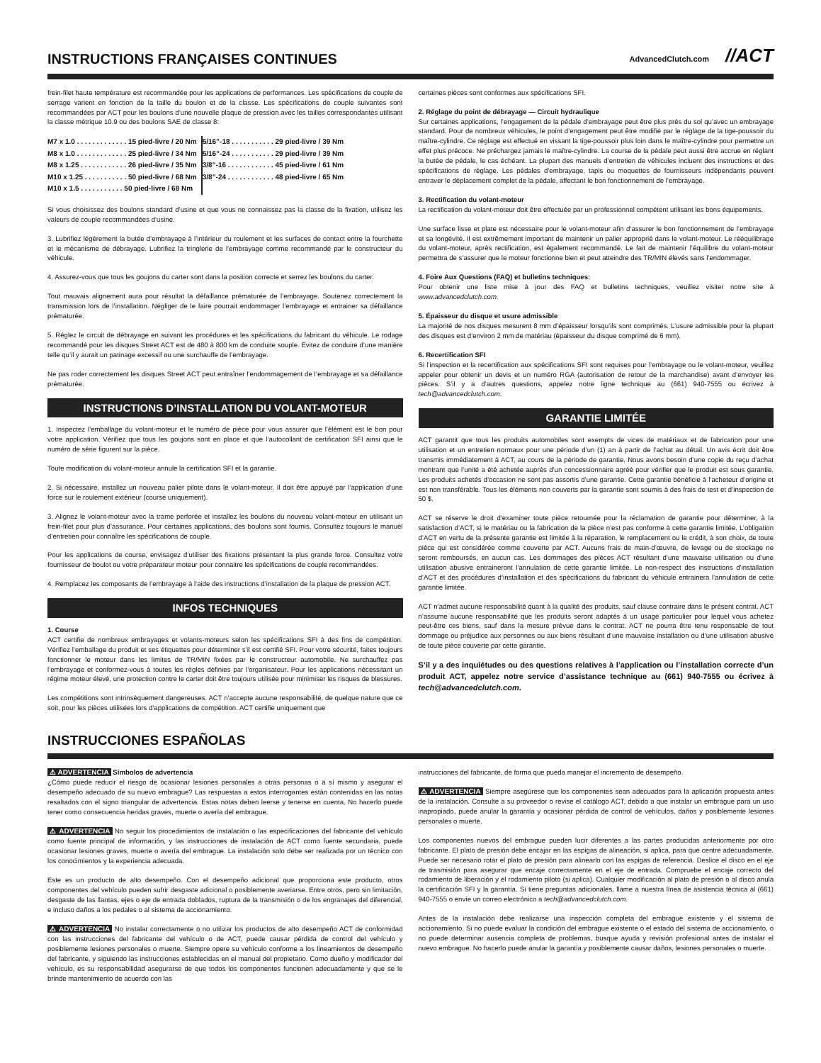INSTRUCTIONS FRANÇAISES CONTINUES
AdvancedClutch.com //ACT
frein-filet haute température est recommandée pour les applications de performances. Les spécifications de couple de serrage varient en fonction de la taille du boulon et de la classe. Les spécifications de couple suivantes sont recommandées par ACT pour les boulons d’une nouvelle plaque de pression avec les tailles correspondantes utilisant la classe métrique 10.9 ou des boulons SAE de classe 8:
| M7 x 1.0 . . . . . . . . . . . . . 15 pied-livre / 20 Nm | 5/16”-18 . . . . . . . . . . . 29 pied-livre / 39 Nm |
| M8 x 1.0 . . . . . . . . . . . . . 25 pied-livre / 34 Nm | 5/16”-24 . . . . . . . . . . . 29 pied-livre / 39 Nm |
| M8 x 1.25 . . . . . . . . . . . . 26 pied-livre / 35 Nm | 3/8”-16 . . . . . . . . . . . . 45 pied-livre / 61 Nm |
| M10 x 1.25 . . . . . . . . . . . 50 pied-livre / 68 Nm | 3/8”-24 . . . . . . . . . . . . 48 pied-livre / 65 Nm |
| M10 x 1.5 . . . . . . . . . . . 50 pied-livre / 68 Nm | |
Si vous choisissez des boulons standard d’usine et que vous ne connaissez pas la classe de la fixation, utilisez les valeurs de couple recommandées d’usine.
3. Lubrifiez légèrement la butée d’embrayage à l’intérieur du roulement et les surfaces de contact entre la fourchette et le mécanisme de débrayage. Lubrifiez la tringlerie de l’embrayage comme recommandé par le constructeur du véhicule.
4. Assurez-vous que tous les goujons du carter sont dans la position correcte et serrez les boulons du carter.
Tout mauvais alignement aura pour résultat la défaillance prématurée de l’embrayage. Soutenez correctement la transmission lors de l’installation. Négliger de le faire pourrait endommager l’embrayage et entrainer sa défaillance prématurée.
5. Réglez le circuit de débrayage en suivant les procédures et les spécifications du fabricant du véhicule. Le rodage recommandé pour les disques Street ACT est de 480 à 800 km de conduite souple. Évitez de conduire d’une manière telle qu’il y aurait un patinage excessif ou une surchauffe de l’embrayage.
Ne pas roder correctement les disques Street ACT peut entraîner l’endommagement de l’embrayage et sa défaillance prématurée.
INSTRUCTIONS D’INSTALLATION DU VOLANT-MOTEUR
1. Inspectez l’emballage du volant-moteur et le numéro de pièce pour vous assurer que l’élément est le bon pour votre application. Vérifiez que tous les goujons sont en place et que l’autocollant de certification SFI ainsi que le numéro de série figurent sur la pièce.
Toute modification du volant-moteur annule la certification SFI et la garantie.
2. Si nécessaire, installez un nouveau palier pilote dans le volant-moteur. Il doit être appuyé par l’application d’une force sur le roulement extérieur (course uniquement).
3. Alignez le volant-moteur avec la trame perforée et installez les boulons du nouveau volant-moteur en utilisant un frein-filet pour plus d’assurance. Pour certaines applications, des boulons sont fournis. Consultez toujours le manuel d’entretien pour connaître les spécifications de couple.
Pour les applications de course, envisagez d’utiliser des fixations présentant la plus grande force. Consultez votre fournisseur de boulot ou votre préparateur moteur pour connaitre les spécifications de couple recommandées.
4. Remplacez les composants de l’embrayage à l’aide des instructions d’installation de la plaque de pression ACT.
INFOS TECHNIQUES
1. Course
ACT certifie de nombreux embrayages et volants-moteurs selon les spécifications SFI à des fins de compétition. Vérifiez l’emballage du produit et ses étiquettes pour déterminer s’il est certifié SFI. Pour votre sécurité, faites toujours fonctionner le moteur dans les limites de TR/MIN fixées par le constructeur automobile. Ne surchauffez pas l’embrayage et conformez-vous à toutes les règles définies par l’organisateur. Pour les applications nécessitant un régime moteur élevé, une protection contre le carter doit être toujours utilisée pour minimiser les risques de blessures.
Les compétitions sont intrinsèquement dangereuses. ACT n’accepte aucune responsabilité, de quelque nature que ce soit, pour les pièces utilisées lors d’applications de compétition. ACT certifie uniquement que
certaines pièces sont conformes aux spécifications SFI.
2. Réglage du point de débrayage — Circuit hydraulique
Sur certaines applications, l’engagement de la pédale d’embrayage peut être plus près du sol qu’avec un embrayage standard. Pour de nombreux véhicules, le point d’engagement peut être modifié par le réglage de la tige-poussoir du maître-cylindre. Ce réglage est effectué en vissant la tige-poussoir plus loin dans le maître-cylindre pour permettre un effet plus précoce. Ne préchargez jamais le maître-cylindre. La course de la pédale peut aussi être accrue en réglant la butée de pédale, le cas échéant. La plupart des manuels d’entretien de véhicules incluent des instructions et des spécifications de réglage. Les pédales d’embrayage, tapis ou moquettes de fournisseurs indépendants peuvent entraver le déplacement complet de la pédale, affectant le bon fonctionnement de l’embrayage.
3. Rectification du volant-moteur
La rectification du volant-moteur doit être effectuée par un professionnel compétent utilisant les bons équipements.
Une surface lisse et plate est nécessaire pour le volant-moteur afin d’assurer le bon fonctionnement de l’embrayage et sa longévité. Il est extrêmement important de maintenir un palier approprié dans le volant-moteur. Le rééquilibrage du volant-moteur, après rectification, est également recommandé. Le fait de maintenir l’équilibre du volant-moteur permettra de s’assurer que le moteur fonctionne bien et peut atteindre des TR/MIN élevés sans l’endommager.
4. Foire Aux Questions (FAQ) et bulletins techniques:
Pour obtenir une liste mise à jour des FAQ et bulletins techniques, veuillez visiter notre site à www.advancedclutch.com.
5. Épaisseur du disque et usure admissible
La majorité de nos disques mesurent 8 mm d’épaisseur lorsqu’ils sont comprimés. L’usure admissible pour la plupart des disques est d’environ 2 mm de matériau (épaisseur du disque comprimé de 6 mm).
6. Recertification SFI
Si l’inspection et la recertification aux spécifications SFI sont requises pour l’embrayage ou le volant-moteur, veuillez appeler pour obtenir un devis et un numéro RGA (autorisation de retour de la marchandise) avant d’envoyer les pièces. S’il y a d’autres questions, appelez notre ligne technique au (661) 940-7555 ou écrivez à tech@advancedclutch.com.
GARANTIE LIMITÉE
ACT garantit que tous les produits automobiles sont exempts de vices de matériaux et de fabrication pour une utilisation et un entretien normaux pour une période d’un (1) an à partir de l’achat au détail. Un avis écrit doit être transmis immédiatement à ACT, au cours de la période de garantie. Nous avons besoin d’une copie du reçu d’achat montrant que l’unité a été achetée auprès d’un concessionnaire agréé pour vérifier que le produit est sous garantie. Les produits achetés d’occasion ne sont pas assortis d’une garantie. Cette garantie bénéficie à l’acheteur d’origine et est non transférable. Tous les éléments non couverts par la garantie sont soumis à des frais de test et d’inspection de 50 $.
ACT se réserve le droit d’examiner toute pièce retournée pour la réclamation de garantie pour déterminer, à la satisfaction d’ACT, si le matériau ou la fabrication de la pièce n’est pas conforme à cette garantie limitée. L’obligation d’ACT en vertu de la présente garantie est limitée à la réparation, le remplacement ou le crédit, à son choix, de toute pièce qui est considérée comme couverte par ACT. Aucuns frais de main-d’œuvre, de levage ou de stockage ne seront remboursés, en aucun cas. Les dommages des pièces ACT résultant d’une mauvaise utilisation ou d’une utilisation abusive entraineront l’annulation de cette garantie limitée. Le non-respect des instructions d’installation d’ACT et des procédures d’installation et des spécifications du fabricant du véhicule entrainera l’annulation de cette garantie limitée.
ACT n’admet aucune responsabilité quant à la qualité des produits, sauf clause contraire dans le présent contrat. ACT n’assume aucune responsabilité que les produits seront adaptés à un usage particulier pour lequel vous achetez peut-être ces biens, sauf dans la mesure prévue dans le contrat. ACT ne pourra être tenu responsable de tout dommage ou préjudice aux personnes ou aux biens résultant d’une mauvaise installation ou d’une utilisation abusive de toute pièce couverte par cette garantie.
S’il y a des inquiétudes ou des questions relatives à l’application ou l’installation correcte d’un produit ACT, appelez notre service d’assistance technique au (661) 940-7555 ou écrivez à tech@advancedclutch.com.
INSTRUCCIONES ESPAÑOLAS
⚠ ADVERTENCIA Símbolos de advertencia
¿Cómo puede reducir el riesgo de ocasionar lesiones personales a otras personas o a sí mismo y asegurar el desempeño adecuado de su nuevo embrague? Las respuestas a estos interrogantes están contenidas en las notas resaltados con el signo triangular de advertencia. Estas notas deben leerse y tenerse en cuenta. No hacerlo puede tener como consecuencia heridas graves, muerte o avería del embrague.
⚠ ADVERTENCIA No seguir los procedimientos de instalación o las especificaciones del fabricante del vehículo como fuente principal de información, y las instrucciones de instalación de ACT como fuente secundaria, puede ocasionar lesiones graves, muerte o avería del embrague. La instalación solo debe ser realizada por un técnico con los conocimientos y la experiencia adecuada.
Este es un producto de alto desempeño. Con el desempeño adicional que proporciona este producto, otros componentes del vehículo pueden sufrir desgaste adicional o posiblemente averiarse. Entre otros, pero sin limitación, desgaste de las llantas, ejes o eje de entrada doblados, ruptura de la transmisión o de los engranajes del diferencial, e incluso daños a los pedales o al sistema de accionamiento.
⚠ ADVERTENCIA No instalar correctamente o no utilizar los productos de alto desempeño ACT de conformidad con las instrucciones del fabricante del vehículo o de ACT, puede causar pérdida de control del vehículo y posiblemente lesiones personales o muerte. Siempre opere su vehículo conforme a los lineamientos de desempeño del fabricante, y siguiendo las instrucciones establecidas en el manual del propietario. Como dueño y modificador del vehículo, es su responsabilidad asegurarse de que todos los componentes funcionen adecuadamente y que se le brinde mantenimiento de acuerdo con las
instrucciones del fabricante, de forma que pueda manejar el incremento de desempeño.
⚠ ADVERTENCIA Siempre asegúrese que los componentes sean adecuados para la aplicación propuesta antes de la instalación. Consulte a su proveedor o revise el catálogo ACT, debido a que instalar un embrague para un uso inapropiado, puede anular la garantía y ocasionar pérdida de control de vehículos, daños y posiblemente lesiones personales o muerte.
Los componentes nuevos del embrague pueden lucir diferentes a las partes producidas anteriormente por otro fabricante. El plato de presión debe encajar en las espigas de alineación, si aplica, para que centre adecuadamente. Puede ser necesario rotar el plato de presión para alinearlo con las espigas de referencia. Deslice el disco en el eje de trasmisión para asegurar que encaje correctamente en el eje de entrada. Compruebe el encaje correcto del rodamiento de liberación y el rodamiento piloto (si aplica). Cualquier modificación al plato de presión o al disco anula la certificación SFI y la garantía. Si tiene preguntas adicionales, llame a nuestra línea de asistencia técnica al (661) 940-7555 o envíe un correo electrónico a tech@advancedclutch.com.
Antes de la instalación debe realizarse una inspección completa del embrague existente y el sistema de accionamiento. Si no puede evaluar la condición del embrague existente o el estado del sistema de accionamiento, o no puede determinar ausencia completa de problemas, busque ayuda y revisión profesional antes de instalar el nuevo embrague. No hacerlo puede anular la garantía y posiblemente causar daños, lesiones personales o muerte.